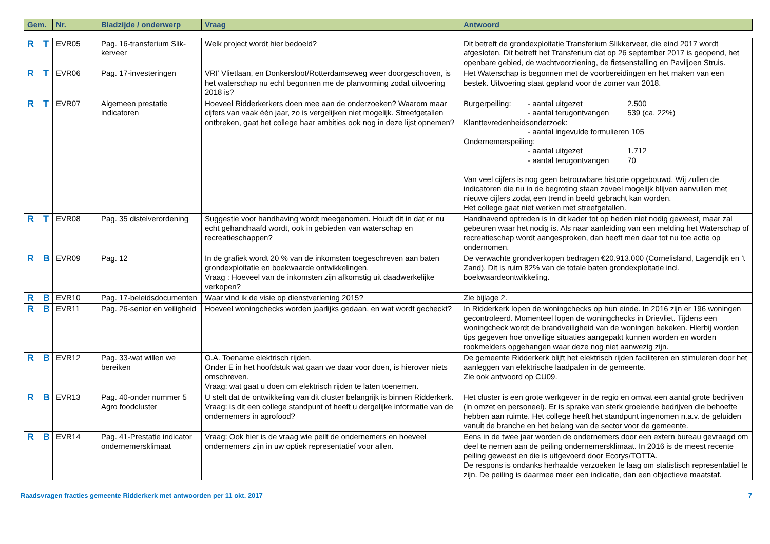| Gem. | Nr. | Bladzijde / onderwerp | Vraag | Antwoord |
| --- | --- | --- | --- | --- |
| R | T | EVR05 | Pag. 16-transferium Slik-kerveer | Welk project wordt hier bedoeld? | Dit betreft de grondexploitatie Transferium Slikkerveer, die eind 2017 wordt afgesloten. Dit betreft het Transferium dat op 26 september 2017 is geopend, het openbare gebied, de wachtvoorziening, de fietsenstalling en Paviljoen Struis. |
| R | T | EVR06 | Pag. 17-investeringen | VRI’ Vlietlaan, en Donkersloot/Rotterdamseweg weer doorgeschoven, is het waterschap nu echt begonnen me de planvorming zodat uitvoering 2018 is? | Het Waterschap is begonnen met de voorbereidingen en het maken van een bestek. Uitvoering staat gepland voor de zomer van 2018. |
| R | T | EVR07 | Algemeen prestatie indicatoren | Hoeveel Ridderkerkers doen mee aan de onderzoeken? Waarom maar cijfers van vaak één jaar, zo is vergelijken niet mogelijk. Streefgetallen ontbreken, gaat het college haar ambities ook nog in deze lijst opnemen? | Burgerpeiling: - aantal uitgezet 2.500 - aantal terugontvangen 539 (ca. 22%) Klanttevredenheidsonderzoek: - aantal ingevulde formulieren 105 Ondernemerspeiling: - aantal uitgezet 1.712 - aantal terugontvangen 70 Van veel cijfers is nog geen betrouwbare historie opgebouwd. Wij zullen de indicatoren die nu in de begroting staan zoveel mogelijk blijven aanvullen met nieuwe cijfers zodat een trend in beeld gebracht kan worden. Het college gaat niet werken met streefgetallen. |
| R | T | EVR08 | Pag. 35 distelverordening | Suggestie voor handhaving wordt meegenomen. Houdt dit in dat er nu echt gehandhaafd wordt, ook in gebieden van waterschap en recreatieschappen? | Handhavend optreden is in dit kader tot op heden niet nodig geweest, maar zal gebeuren waar het nodig is. Als naar aanleiding van een melding het Waterschap of recreatieschap wordt aangesproken, dan heeft men daar tot nu toe actie op ondernomen. |
| R | B | EVR09 | Pag. 12 | In de grafiek wordt 20 % van de inkomsten toegeschreven aan baten grondexploitatie en boekwaarde ontwikkelingen. Vraag : Hoeveel van de inkomsten zijn afkomstig uit daadwerkelijke verkopen? | De verwachte grondverkopen bedragen €20.913.000 (Cornelisland, Lagendijk en ’t Zand). Dit is ruim 82% van de totale baten grondexploitatie incl. boekwaardeontwikkeling. |
| R | B | EVR10 | Pag. 17-beleidsdocumenten | Waar vind ik de visie op dienstverlening 2015? | Zie bijlage 2. |
| R | B | EVR11 | Pag. 26-senior en veiligheid | Hoeveel woningchecks worden jaarlijks gedaan, en wat wordt gecheckt? | In Ridderkerk lopen de woningchecks op hun einde. In 2016 zijn er 196 woningen gecontroleerd. Momenteel lopen de woningchecks in Drievliet. Tijdens een woningcheck wordt de brandveiligheid van de woningen bekeken. Hierbij worden tips gegeven hoe onveilige situaties aangepakt kunnen worden en worden rookmelders opgehangen waar deze nog niet aanwezig zijn. |
| R | B | EVR12 | Pag. 33-wat willen we bereiken | O.A. Toename elektrisch rijden. Onder E in het hoofdstuk wat gaan we daar voor doen, is hierover niets omschreven. Vraag: wat gaat u doen om elektrisch rijden te laten toenemen. | De gemeente Ridderkerk blijft het elektrisch rijden faciliteren en stimuleren door het aanleggen van elektrische laadpalen in de gemeente. Zie ook antwoord op CU09. |
| R | B | EVR13 | Pag. 40-onder nummer 5 Agro foodcluster | U stelt dat de ontwikkeling van dit cluster belangrijk is binnen Ridderkerk. Vraag: is dit een college standpunt of heeft u dergelijke informatie van de ondernemers in agrofood? | Het cluster is een grote werkgever in de regio en omvat een aantal grote bedrijven (in omzet en personeel). Er is sprake van sterk groeiende bedrijven die behoefte hebben aan ruimte. Het college heeft het standpunt ingenomen n.a.v. de geluiden vanuit de branche en het belang van de sector voor de gemeente. |
| R | B | EVR14 | Pag. 41-Prestatie indicator ondernemersklimaat | Vraag: Ook hier is de vraag wie peilt de ondernemers en hoeveel ondernemers zijn in uw optiek representatief voor allen. | Eens in de twee jaar worden de ondernemers door een extern bureau gevraagd om deel te nemen aan de peiling ondernemersklimaat. In 2016 is de meest recente peiling geweest en die is uitgevoerd door Ecorys/TOTTA. De respons is ondanks herhaalde verzoeken te laag om statistisch representatief te zijn. De peiling is daarmee meer een indicatie, dan een objectieve maatstaf. |
Raadsvragen fracties gemeente Ridderkerk met antwoorden per 11 okt. 2017 7